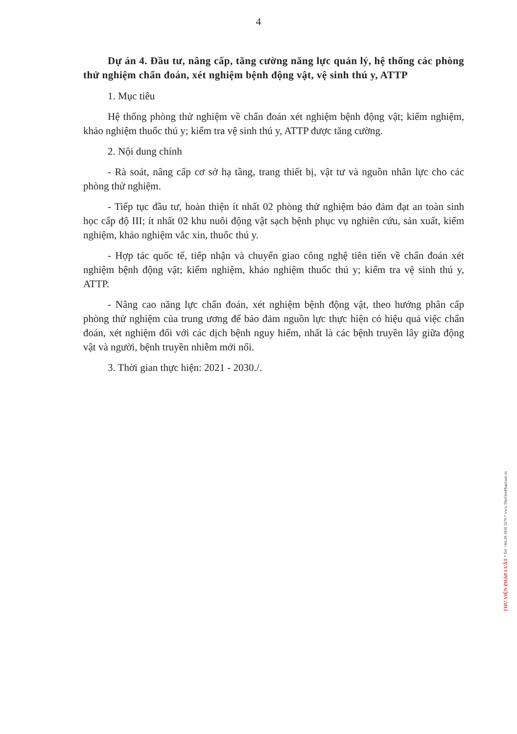4
Dự án 4. Đầu tư, nâng cấp, tăng cường năng lực quản lý, hệ thống các phòng thử nghiệm chẩn đoán, xét nghiệm bệnh động vật, vệ sinh thú y, ATTP
1. Mục tiêu
Hệ thống phòng thử nghiệm về chẩn đoán xét nghiệm bệnh động vật; kiểm nghiệm, khảo nghiệm thuốc thú y; kiểm tra vệ sinh thú y, ATTP được tăng cường.
2. Nội dung chính
- Rà soát, nâng cấp cơ sở hạ tầng, trang thiết bị, vật tư và nguồn nhân lực cho các phòng thử nghiệm.
- Tiếp tục đầu tư, hoàn thiện ít nhất 02 phòng thử nghiệm bảo đảm đạt an toàn sinh học cấp độ III; ít nhất 02 khu nuôi động vật sạch bệnh phục vụ nghiên cứu, sản xuất, kiểm nghiệm, khảo nghiệm vắc xin, thuốc thú y.
- Hợp tác quốc tế, tiếp nhận và chuyển giao công nghệ tiên tiến về chẩn đoán xét nghiệm bệnh động vật; kiểm nghiệm, khảo nghiệm thuốc thú y; kiểm tra vệ sinh thú y, ATTP.
- Nâng cao năng lực chẩn đoán, xét nghiệm bệnh động vật, theo hướng phân cấp phòng thử nghiệm của trung ương để bảo đảm nguồn lực thực hiện có hiệu quả việc chẩn đoán, xét nghiệm đối với các dịch bệnh nguy hiểm, nhất là các bệnh truyền lây giữa động vật và người, bệnh truyền nhiễm mới nổi.
3. Thời gian thực hiện: 2021 - 2030./.
THƯ VIỆN PHÁP LUẬT * Tel: +84-28-3930 3279 * www.ThuVienPhapLuat.vn